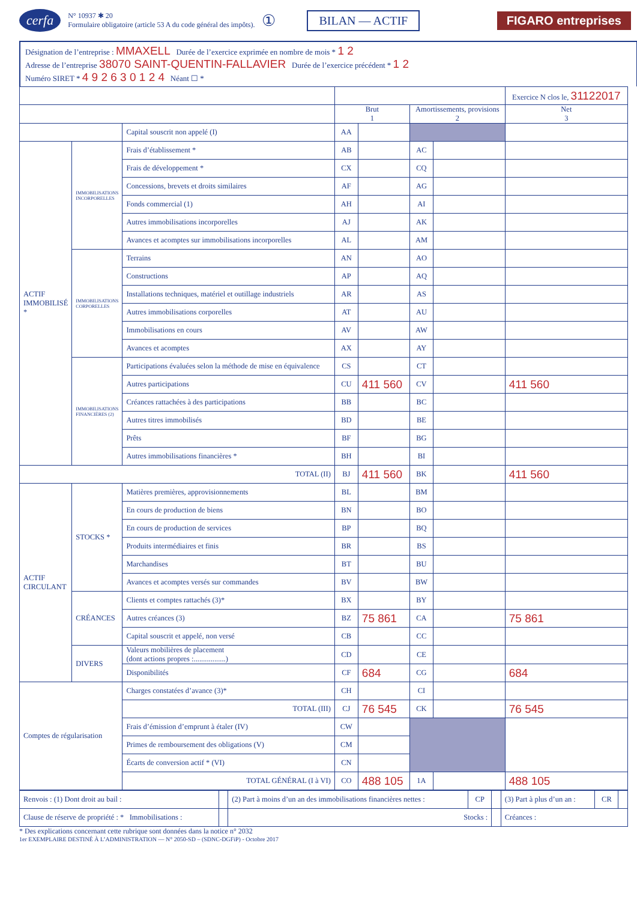cerfa N° 10937 ✱ 20
Formulaire obligatoire (article 53 A du code général des impôts). ① BILAN — ACTIF FIGARO entreprises
Désignation de l’entreprise : MMAXELL Durée de l’exercice exprimée en nombre de mois * 1 2
Adresse de l’entreprise 38070 SAINT-QUENTIN-FALLAVIER Durée de l’exercice précédent * 1 2
Numéro SIRET * 4 9 2 6 3 0 1 2 4 Néant ☐ *
| | | | | | | | Exercice N clos le, 31122017 |
| --- | --- | --- | --- | --- | --- | --- | --- |
| | | | Brut 1 | | Amortissements, provisions 2 | | Net 3 |
| | | Capital souscrit non appelé (I) | AA | | | | |
| ACTIF IMMOBILISÉ * | IMMOBILISATIONS INCORPORELLES | Frais d’établissement * | AB | | AC | | |
| | | Frais de développement * | CX | | CQ | | |
| | | Concessions, brevets et droits similaires | AF | | AG | | |
| | | Fonds commercial (1) | AH | | AI | | |
| | | Autres immobilisations incorporelles | AJ | | AK | | |
| | | Avances et acomptes sur immobilisations incorporelles | AL | | AM | | |
| | IMMOBILISATIONS CORPORELLES | Terrains | AN | | AO | | |
| | | Constructions | AP | | AQ | | |
| | | Installations techniques, matériel et outillage industriels | AR | | AS | | |
| | | Autres immobilisations corporelles | AT | | AU | | |
| | | Immobilisations en cours | AV | | AW | | |
| | | Avances et acomptes | AX | | AY | | |
| | IMMOBILISATIONS FINANCIÈRES (2) | Participations évaluées selon la méthode de mise en équivalence | CS | | CT | | |
| | | Autres participations | CU | 411 560 | CV | | 411 560 |
| | | Créances rattachées à des participations | BB | | BC | | |
| | | Autres titres immobilisés | BD | | BE | | |
| | | Prêts | BF | | BG | | |
| | | Autres immobilisations financières * | BH | | BI | | |
| TOTAL (II) | | | BJ | 411 560 | BK | | 411 560 |
| ACTIF CIRCULANT | STOCKS * | Matières premières, approvisionnements | BL | | BM | | |
| | | En cours de production de biens | BN | | BO | | |
| | | En cours de production de services | BP | | BQ | | |
| | | Produits intermédiaires et finis | BR | | BS | | |
| | | Marchandises | BT | | BU | | |
| | | Avances et acomptes versés sur commandes | BV | | BW | | |
| | CRÉANCES | Clients et comptes rattachés (3)* | BX | | BY | | |
| | | Autres créances (3) | BZ | 75 861 | CA | | 75 861 |
| | | Capital souscrit et appelé, non versé | CB | | CC | | |
| | DIVERS | Valeurs mobilières de placement (dont actions propres :.................) | CD | | CE | | |
| | | Disponibilités | CF | 684 | CG | | 684 |
| Comptes de régularisation | | Charges constatées d’avance (3)* | CH | | CI | | |
| | | TOTAL (III) | CJ | 76 545 | CK | | 76 545 |
| | | Frais d’émission d’emprunt à étaler (IV) | CW | | | | |
| | | Primes de remboursement des obligations (V) | CM | | | | |
| | | Écarts de conversion actif * (VI) | CN | | | | |
| | | TOTAL GÉNÉRAL (I à VI) | CO | 488 105 | 1A | | 488 105 |
| Renvois : (1) Dont droit au bail : | | (2) Part à moins d’un an des immobilisations financières nettes : | CP | | (3) Part à plus d’un an : | CR | |
| Clause de réserve de propriété : * Immobilisations : | | Stocks : | | | Créances : | | |
* Des explications concernant cette rubrique sont données dans la notice n° 2032
1er EXEMPLAIRE DESTINÉ À L’ADMINISTRATION — N° 2050-SD – (SDNC-DGFiP) - Octobre 2017